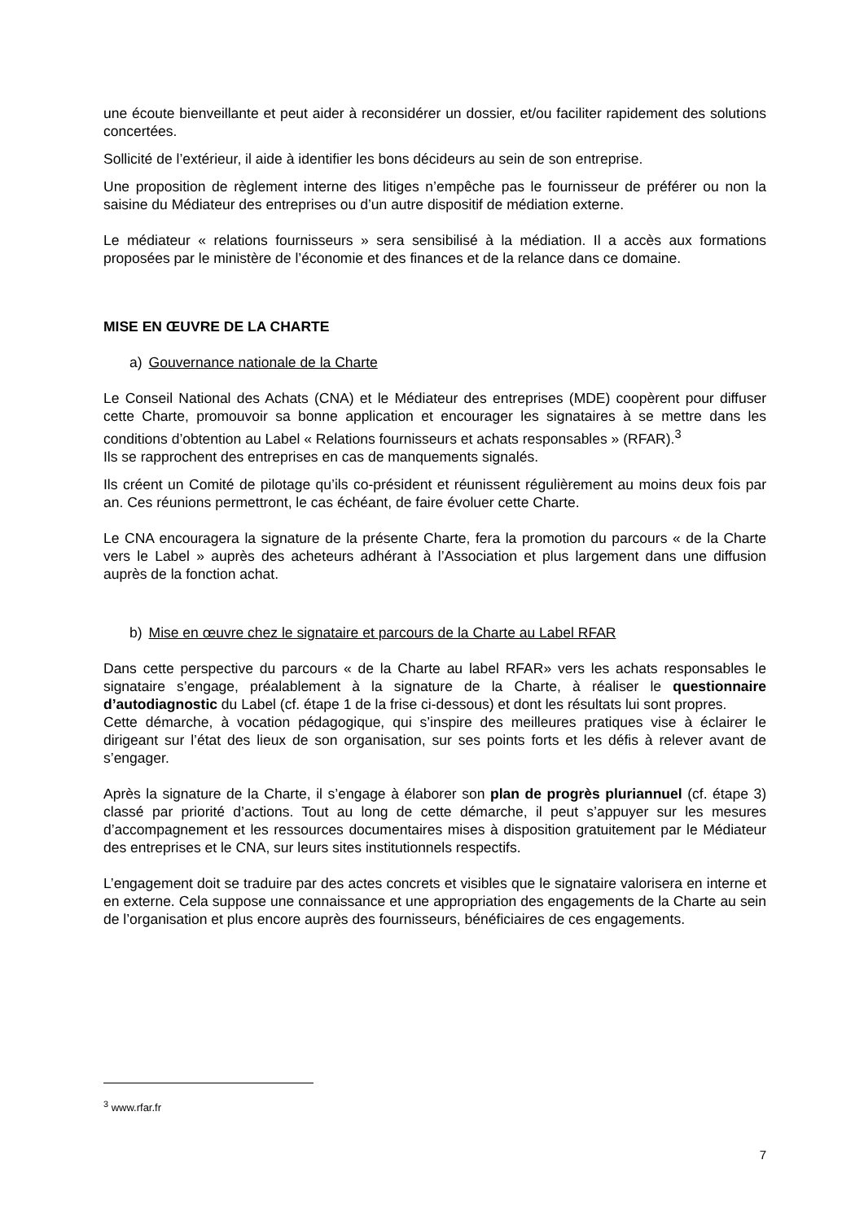une écoute bienveillante et peut aider à reconsidérer un dossier, et/ou faciliter rapidement des solutions concertées.
Sollicité de l’extérieur, il aide à identifier les bons décideurs au sein de son entreprise.
Une proposition de règlement interne des litiges n’empêche pas le fournisseur de préférer ou non la saisine du Médiateur des entreprises ou d’un autre dispositif de médiation externe.
Le médiateur « relations fournisseurs » sera sensibilisé à la médiation. Il a accès aux formations proposées par le ministère de l’économie et des finances et de la relance dans ce domaine.
MISE EN ŒUVRE DE LA CHARTE
a) Gouvernance nationale de la Charte
Le Conseil National des Achats (CNA) et le Médiateur des entreprises (MDE) coopèrent pour diffuser cette Charte, promouvoir sa bonne application et encourager les signataires à se mettre dans les conditions d’obtention au Label « Relations fournisseurs et achats responsables » (RFAR).<sup>3</sup>
Ils se rapprochent des entreprises en cas de manquements signalés.
Ils créent un Comité de pilotage qu’ils co-président et réunissent régulièrement au moins deux fois par an. Ces réunions permettront, le cas échéant, de faire évoluer cette Charte.
Le CNA encouragera la signature de la présente Charte, fera la promotion du parcours « de la Charte vers le Label » auprès des acheteurs adhérant à l’Association et plus largement dans une diffusion auprès de la fonction achat.
b) Mise en œuvre chez le signataire et parcours de la Charte au Label RFAR
Dans cette perspective du parcours « de la Charte au label RFAR» vers les achats responsables le signataire s’engage, préalablement à la signature de la Charte, à réaliser le questionnaire d’autodiagnostic du Label (cf. étape 1 de la frise ci-dessous) et dont les résultats lui sont propres.
Cette démarche, à vocation pédagogique, qui s’inspire des meilleures pratiques vise à éclairer le dirigeant sur l’état des lieux de son organisation, sur ses points forts et les défis à relever avant de s’engager.
Après la signature de la Charte, il s’engage à élaborer son plan de progrès pluriannuel (cf. étape 3) classé par priorité d’actions. Tout au long de cette démarche, il peut s’appuyer sur les mesures d’accompagnement et les ressources documentaires mises à disposition gratuitement par le Médiateur des entreprises et le CNA, sur leurs sites institutionnels respectifs.
L’engagement doit se traduire par des actes concrets et visibles que le signataire valorisera en interne et en externe. Cela suppose une connaissance et une appropriation des engagements de la Charte au sein de l’organisation et plus encore auprès des fournisseurs, bénéficiaires de ces engagements.
<sup>3</sup> www.rfar.fr
7